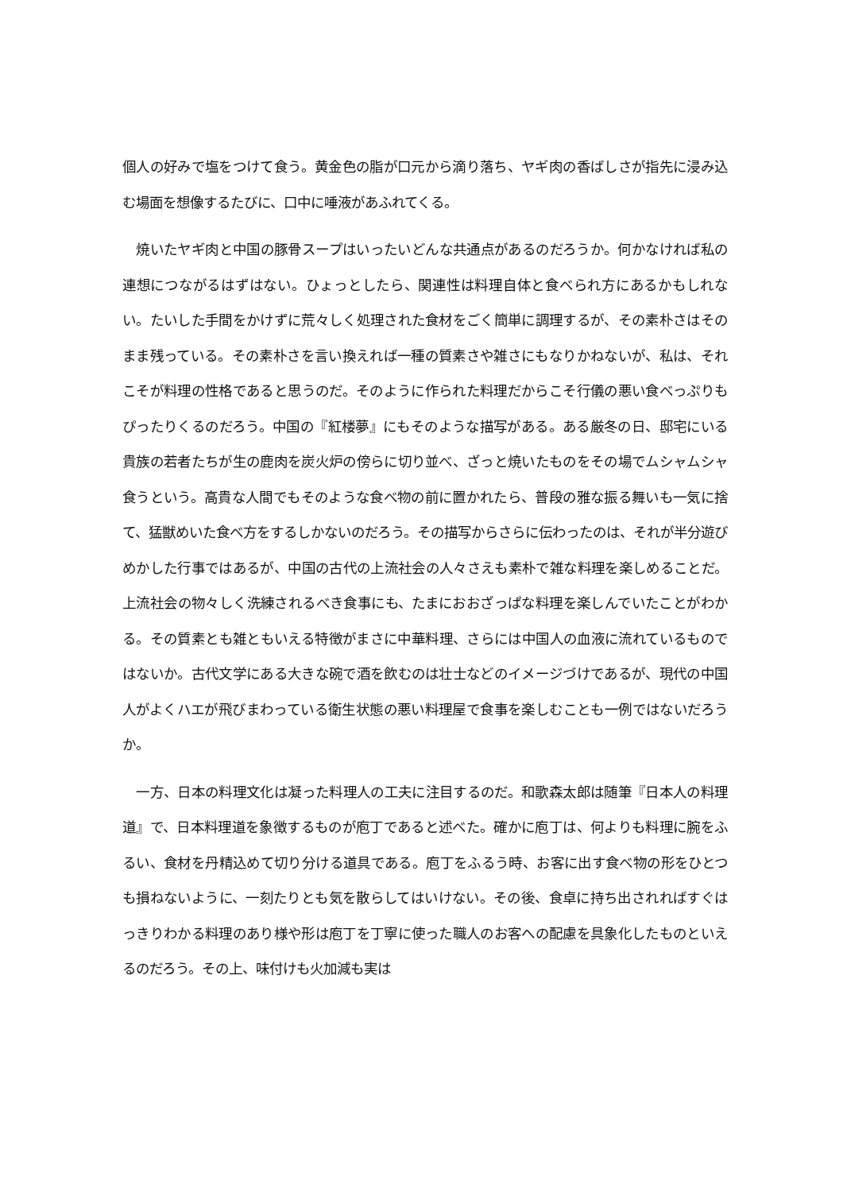個人の好みで塩をつけて食う。黄金色の脂が口元から滴り落ち、ヤギ肉の香ばしさが指先に浸み込む場面を想像するたびに、口中に唾液があふれてくる。
　焼いたヤギ肉と中国の豚骨スープはいったいどんな共通点があるのだろうか。何かなければ私の連想につながるはずはない。ひょっとしたら、関連性は料理自体と食べられ方にあるかもしれない。たいした手間をかけずに荒々しく処理された食材をごく簡単に調理するが、その素朴さはそのまま残っている。その素朴さを言い換えれば一種の質素さや雑さにもなりかねないが、私は、それこそが料理の性格であると思うのだ。そのように作られた料理だからこそ行儀の悪い食べっぷりもぴったりくるのだろう。中国の『紅楼夢』にもそのような描写がある。ある厳冬の日、邸宅にいる貴族の若者たちが生の鹿肉を炭火炉の傍らに切り並べ、ざっと焼いたものをその場でムシャムシャ食うという。高貴な人間でもそのような食べ物の前に置かれたら、普段の雅な振る舞いも一気に捨て、猛獣めいた食べ方をするしかないのだろう。その描写からさらに伝わったのは、それが半分遊びめかした行事ではあるが、中国の古代の上流社会の人々さえも素朴で雑な料理を楽しめることだ。上流社会の物々しく洗練されるべき食事にも、たまにおおざっぱな料理を楽しんでいたことがわかる。その質素とも雑ともいえる特徴がまさに中華料理、さらには中国人の血液に流れているものではないか。古代文学にある大きな碗で酒を飲むのは壮士などのイメージづけであるが、現代の中国人がよくハエが飛びまわっている衛生状態の悪い料理屋で食事を楽しむことも一例ではないだろうか。
　一方、日本の料理文化は凝った料理人の工夫に注目するのだ。和歌森太郎は随筆『日本人の料理道』で、日本料理道を象徴するものが庖丁であると述べた。確かに庖丁は、何よりも料理に腕をふるい、食材を丹精込めて切り分ける道具である。庖丁をふるう時、お客に出す食べ物の形をひとつも損ねないように、一刻たりとも気を散らしてはいけない。その後、食卓に持ち出されればすぐはっきりわかる料理のあり様や形は庖丁を丁寧に使った職人のお客への配慮を具象化したものといえるのだろう。その上、味付けも火加減も実は